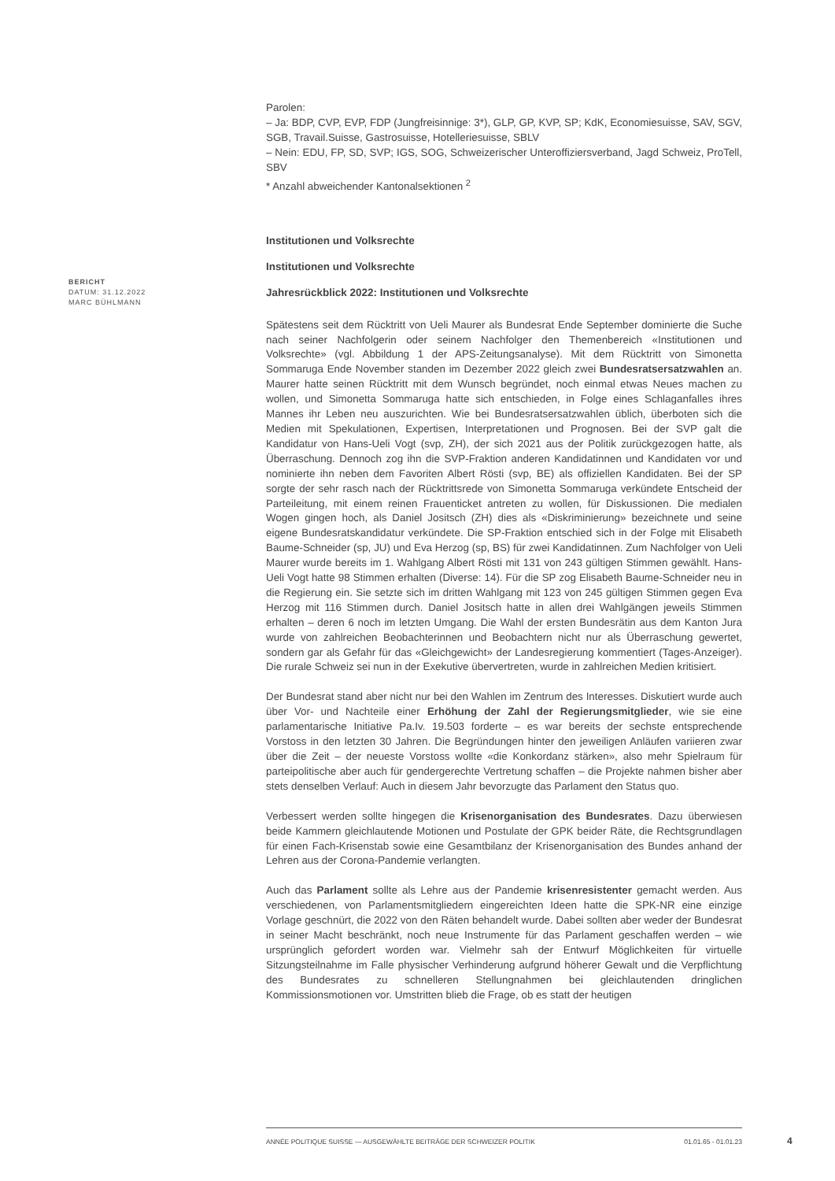BERICHT
DATUM: 31.12.2022
MARC BÜHLMANN
Parolen:
– Ja: BDP, CVP, EVP, FDP (Jungfreisinnige: 3*), GLP, GP, KVP, SP; KdK, Economiesuisse, SAV, SGV, SGB, Travail.Suisse, Gastrosuisse, Hotelleriesuisse, SBLV
– Nein: EDU, FP, SD, SVP; IGS, SOG, Schweizerischer Unteroffiziersverband, Jagd Schweiz, ProTell, SBV
* Anzahl abweichender Kantonalsektionen <sup>2</sup>
Institutionen und Volksrechte
Institutionen und Volksrechte
Jahresrückblick 2022: Institutionen und Volksrechte
Spätestens seit dem Rücktritt von Ueli Maurer als Bundesrat Ende September dominierte die Suche nach seiner Nachfolgerin oder seinem Nachfolger den Themenbereich «Institutionen und Volksrechte» (vgl. Abbildung 1 der APS-Zeitungsanalyse). Mit dem Rücktritt von Simonetta Sommaruga Ende November standen im Dezember 2022 gleich zwei Bundesratsersatzwahlen an. Maurer hatte seinen Rücktritt mit dem Wunsch begründet, noch einmal etwas Neues machen zu wollen, und Simonetta Sommaruga hatte sich entschieden, in Folge eines Schlaganfalles ihres Mannes ihr Leben neu auszurichten. Wie bei Bundesratsersatzwahlen üblich, überboten sich die Medien mit Spekulationen, Expertisen, Interpretationen und Prognosen. Bei der SVP galt die Kandidatur von Hans-Ueli Vogt (svp, ZH), der sich 2021 aus der Politik zurückgezogen hatte, als Überraschung. Dennoch zog ihn die SVP-Fraktion anderen Kandidatinnen und Kandidaten vor und nominierte ihn neben dem Favoriten Albert Rösti (svp, BE) als offiziellen Kandidaten. Bei der SP sorgte der sehr rasch nach der Rücktrittsrede von Simonetta Sommaruga verkündete Entscheid der Parteileitung, mit einem reinen Frauenticket antreten zu wollen, für Diskussionen. Die medialen Wogen gingen hoch, als Daniel Jositsch (ZH) dies als «Diskriminierung» bezeichnete und seine eigene Bundesratskandidatur verkündete. Die SP-Fraktion entschied sich in der Folge mit Elisabeth Baume-Schneider (sp, JU) und Eva Herzog (sp, BS) für zwei Kandidatinnen. Zum Nachfolger von Ueli Maurer wurde bereits im 1. Wahlgang Albert Rösti mit 131 von 243 gültigen Stimmen gewählt. Hans-Ueli Vogt hatte 98 Stimmen erhalten (Diverse: 14). Für die SP zog Elisabeth Baume-Schneider neu in die Regierung ein. Sie setzte sich im dritten Wahlgang mit 123 von 245 gültigen Stimmen gegen Eva Herzog mit 116 Stimmen durch. Daniel Jositsch hatte in allen drei Wahlgängen jeweils Stimmen erhalten – deren 6 noch im letzten Umgang. Die Wahl der ersten Bundesrätin aus dem Kanton Jura wurde von zahlreichen Beobachterinnen und Beobachtern nicht nur als Überraschung gewertet, sondern gar als Gefahr für das «Gleichgewicht» der Landesregierung kommentiert (Tages-Anzeiger). Die rurale Schweiz sei nun in der Exekutive übervertreten, wurde in zahlreichen Medien kritisiert.
Der Bundesrat stand aber nicht nur bei den Wahlen im Zentrum des Interesses. Diskutiert wurde auch über Vor- und Nachteile einer Erhöhung der Zahl der Regierungsmitglieder, wie sie eine parlamentarische Initiative Pa.Iv. 19.503 forderte – es war bereits der sechste entsprechende Vorstoss in den letzten 30 Jahren. Die Begründungen hinter den jeweiligen Anläufen variieren zwar über die Zeit – der neueste Vorstoss wollte «die Konkordanz stärken», also mehr Spielraum für parteipolitische aber auch für gendergerechte Vertretung schaffen – die Projekte nahmen bisher aber stets denselben Verlauf: Auch in diesem Jahr bevorzugte das Parlament den Status quo.
Verbessert werden sollte hingegen die Krisenorganisation des Bundesrates. Dazu überwiesen beide Kammern gleichlautende Motionen und Postulate der GPK beider Räte, die Rechtsgrundlagen für einen Fach-Krisenstab sowie eine Gesamtbilanz der Krisenorganisation des Bundes anhand der Lehren aus der Corona-Pandemie verlangten.
Auch das Parlament sollte als Lehre aus der Pandemie krisenresistenter gemacht werden. Aus verschiedenen, von Parlamentsmitgliedern eingereichten Ideen hatte die SPK-NR eine einzige Vorlage geschnürt, die 2022 von den Räten behandelt wurde. Dabei sollten aber weder der Bundesrat in seiner Macht beschränkt, noch neue Instrumente für das Parlament geschaffen werden – wie ursprünglich gefordert worden war. Vielmehr sah der Entwurf Möglichkeiten für virtuelle Sitzungsteilnahme im Falle physischer Verhinderung aufgrund höherer Gewalt und die Verpflichtung des Bundesrates zu schnelleren Stellungnahmen bei gleichlautenden dringlichen Kommissionsmotionen vor. Umstritten blieb die Frage, ob es statt der heutigen
ANNÉE POLITIQUE SUISSE — AUSGEWÄHLTE BEITRÄGE DER SCHWEIZER POLITIK 01.01.65 - 01.01.23
4